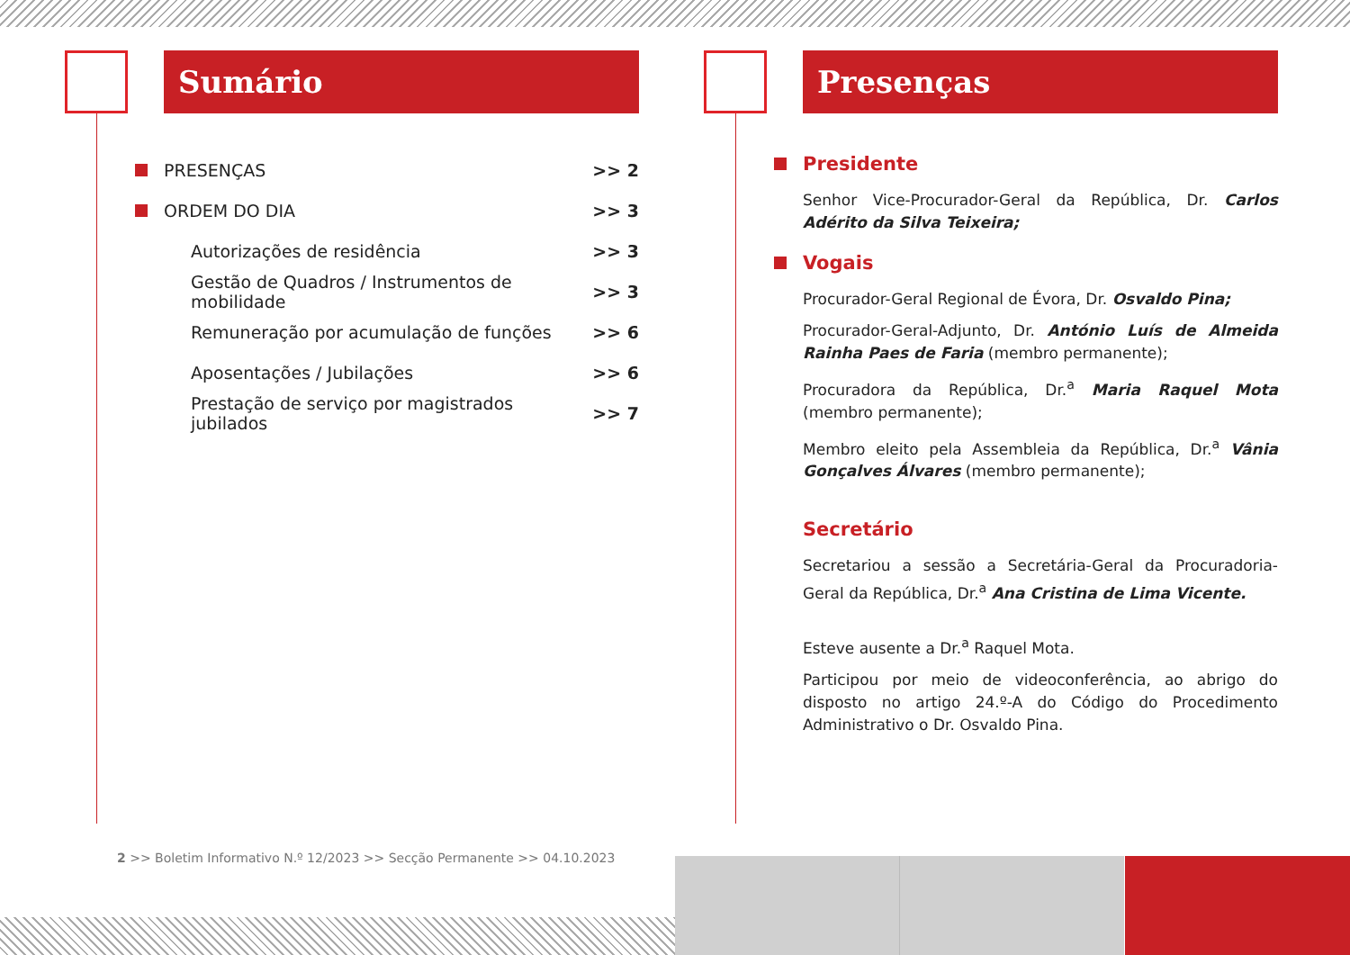Sumário
PRESENÇAS >> 2
ORDEM DO DIA >> 3
Autorizações de residência >> 3
Gestão de Quadros / Instrumentos de mobilidade >> 3
Remuneração por acumulação de funções >> 6
Aposentações / Jubilações >> 6
Prestação de serviço por magistrados jubilados >> 7
Presenças
Presidente
Senhor Vice-Procurador-Geral da República, Dr. Carlos Adérito da Silva Teixeira;
Vogais
Procurador-Geral Regional de Évora, Dr. Osvaldo Pina;
Procurador-Geral-Adjunto, Dr. António Luís de Almeida Rainha Paes de Faria (membro permanente);
Procuradora da República, Dr.<sup>a</sup> Maria Raquel Mota (membro permanente);
Membro eleito pela Assembleia da República, Dr.<sup>a</sup> Vânia Gonçalves Álvares (membro permanente);
Secretário
Secretariou a sessão a Secretária-Geral da Procuradoria-Geral da República, Dr.<sup>a</sup> Ana Cristina de Lima Vicente.
Esteve ausente a Dr.<sup>a</sup> Raquel Mota.
Participou por meio de videoconferência, ao abrigo do disposto no artigo 24.º-A do Código do Procedimento Administrativo o Dr. Osvaldo Pina.
2 >> Boletim Informativo N.º 12/2023 >> Secção Permanente >> 04.10.2023